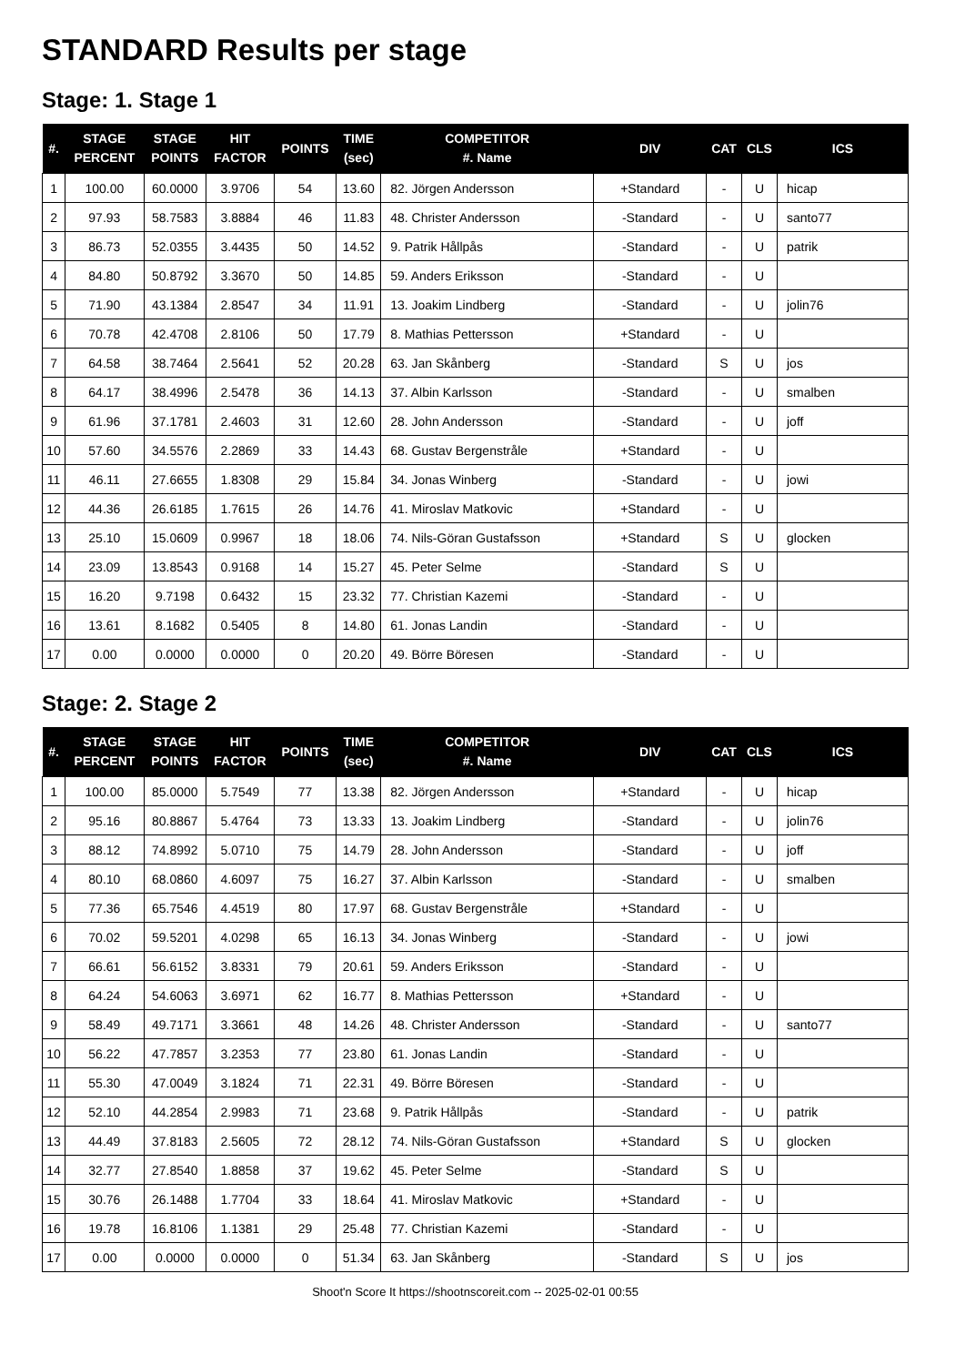STANDARD Results per stage
Stage: 1. Stage 1
| #. | STAGE PERCENT | STAGE POINTS | HIT FACTOR | POINTS | TIME (sec) | COMPETITOR #. Name | DIV | CAT | CLS | ICS |
| --- | --- | --- | --- | --- | --- | --- | --- | --- | --- | --- |
| 1 | 100.00 | 60.0000 | 3.9706 | 54 | 13.60 | 82. Jörgen Andersson | +Standard | - | U | hicap |
| 2 | 97.93 | 58.7583 | 3.8884 | 46 | 11.83 | 48. Christer Andersson | -Standard | - | U | santo77 |
| 3 | 86.73 | 52.0355 | 3.4435 | 50 | 14.52 | 9. Patrik Hållpås | -Standard | - | U | patrik |
| 4 | 84.80 | 50.8792 | 3.3670 | 50 | 14.85 | 59. Anders Eriksson | -Standard | - | U | |
| 5 | 71.90 | 43.1384 | 2.8547 | 34 | 11.91 | 13. Joakim Lindberg | -Standard | - | U | jolin76 |
| 6 | 70.78 | 42.4708 | 2.8106 | 50 | 17.79 | 8. Mathias Pettersson | +Standard | - | U | |
| 7 | 64.58 | 38.7464 | 2.5641 | 52 | 20.28 | 63. Jan Skånberg | -Standard | S | U | jos |
| 8 | 64.17 | 38.4996 | 2.5478 | 36 | 14.13 | 37. Albin Karlsson | -Standard | - | U | smalben |
| 9 | 61.96 | 37.1781 | 2.4603 | 31 | 12.60 | 28. John Andersson | -Standard | - | U | joff |
| 10 | 57.60 | 34.5576 | 2.2869 | 33 | 14.43 | 68. Gustav Bergenstråle | +Standard | - | U | |
| 11 | 46.11 | 27.6655 | 1.8308 | 29 | 15.84 | 34. Jonas Winberg | -Standard | - | U | jowi |
| 12 | 44.36 | 26.6185 | 1.7615 | 26 | 14.76 | 41. Miroslav Matkovic | +Standard | - | U | |
| 13 | 25.10 | 15.0609 | 0.9967 | 18 | 18.06 | 74. Nils-Göran Gustafsson | +Standard | S | U | glocken |
| 14 | 23.09 | 13.8543 | 0.9168 | 14 | 15.27 | 45. Peter Selme | -Standard | S | U | |
| 15 | 16.20 | 9.7198 | 0.6432 | 15 | 23.32 | 77. Christian Kazemi | -Standard | - | U | |
| 16 | 13.61 | 8.1682 | 0.5405 | 8 | 14.80 | 61. Jonas Landin | -Standard | - | U | |
| 17 | 0.00 | 0.0000 | 0.0000 | 0 | 20.20 | 49. Börre Böresen | -Standard | - | U | |
Stage: 2. Stage 2
| #. | STAGE PERCENT | STAGE POINTS | HIT FACTOR | POINTS | TIME (sec) | COMPETITOR #. Name | DIV | CAT | CLS | ICS |
| --- | --- | --- | --- | --- | --- | --- | --- | --- | --- | --- |
| 1 | 100.00 | 85.0000 | 5.7549 | 77 | 13.38 | 82. Jörgen Andersson | +Standard | - | U | hicap |
| 2 | 95.16 | 80.8867 | 5.4764 | 73 | 13.33 | 13. Joakim Lindberg | -Standard | - | U | jolin76 |
| 3 | 88.12 | 74.8992 | 5.0710 | 75 | 14.79 | 28. John Andersson | -Standard | - | U | joff |
| 4 | 80.10 | 68.0860 | 4.6097 | 75 | 16.27 | 37. Albin Karlsson | -Standard | - | U | smalben |
| 5 | 77.36 | 65.7546 | 4.4519 | 80 | 17.97 | 68. Gustav Bergenstråle | +Standard | - | U | |
| 6 | 70.02 | 59.5201 | 4.0298 | 65 | 16.13 | 34. Jonas Winberg | -Standard | - | U | jowi |
| 7 | 66.61 | 56.6152 | 3.8331 | 79 | 20.61 | 59. Anders Eriksson | -Standard | - | U | |
| 8 | 64.24 | 54.6063 | 3.6971 | 62 | 16.77 | 8. Mathias Pettersson | +Standard | - | U | |
| 9 | 58.49 | 49.7171 | 3.3661 | 48 | 14.26 | 48. Christer Andersson | -Standard | - | U | santo77 |
| 10 | 56.22 | 47.7857 | 3.2353 | 77 | 23.80 | 61. Jonas Landin | -Standard | - | U | |
| 11 | 55.30 | 47.0049 | 3.1824 | 71 | 22.31 | 49. Börre Böresen | -Standard | - | U | |
| 12 | 52.10 | 44.2854 | 2.9983 | 71 | 23.68 | 9. Patrik Hållpås | -Standard | - | U | patrik |
| 13 | 44.49 | 37.8183 | 2.5605 | 72 | 28.12 | 74. Nils-Göran Gustafsson | +Standard | S | U | glocken |
| 14 | 32.77 | 27.8540 | 1.8858 | 37 | 19.62 | 45. Peter Selme | -Standard | S | U | |
| 15 | 30.76 | 26.1488 | 1.7704 | 33 | 18.64 | 41. Miroslav Matkovic | +Standard | - | U | |
| 16 | 19.78 | 16.8106 | 1.1381 | 29 | 25.48 | 77. Christian Kazemi | -Standard | - | U | |
| 17 | 0.00 | 0.0000 | 0.0000 | 0 | 51.34 | 63. Jan Skånberg | -Standard | S | U | jos |
Shoot'n Score It https://shootnscoreit.com -- 2025-02-01 00:55